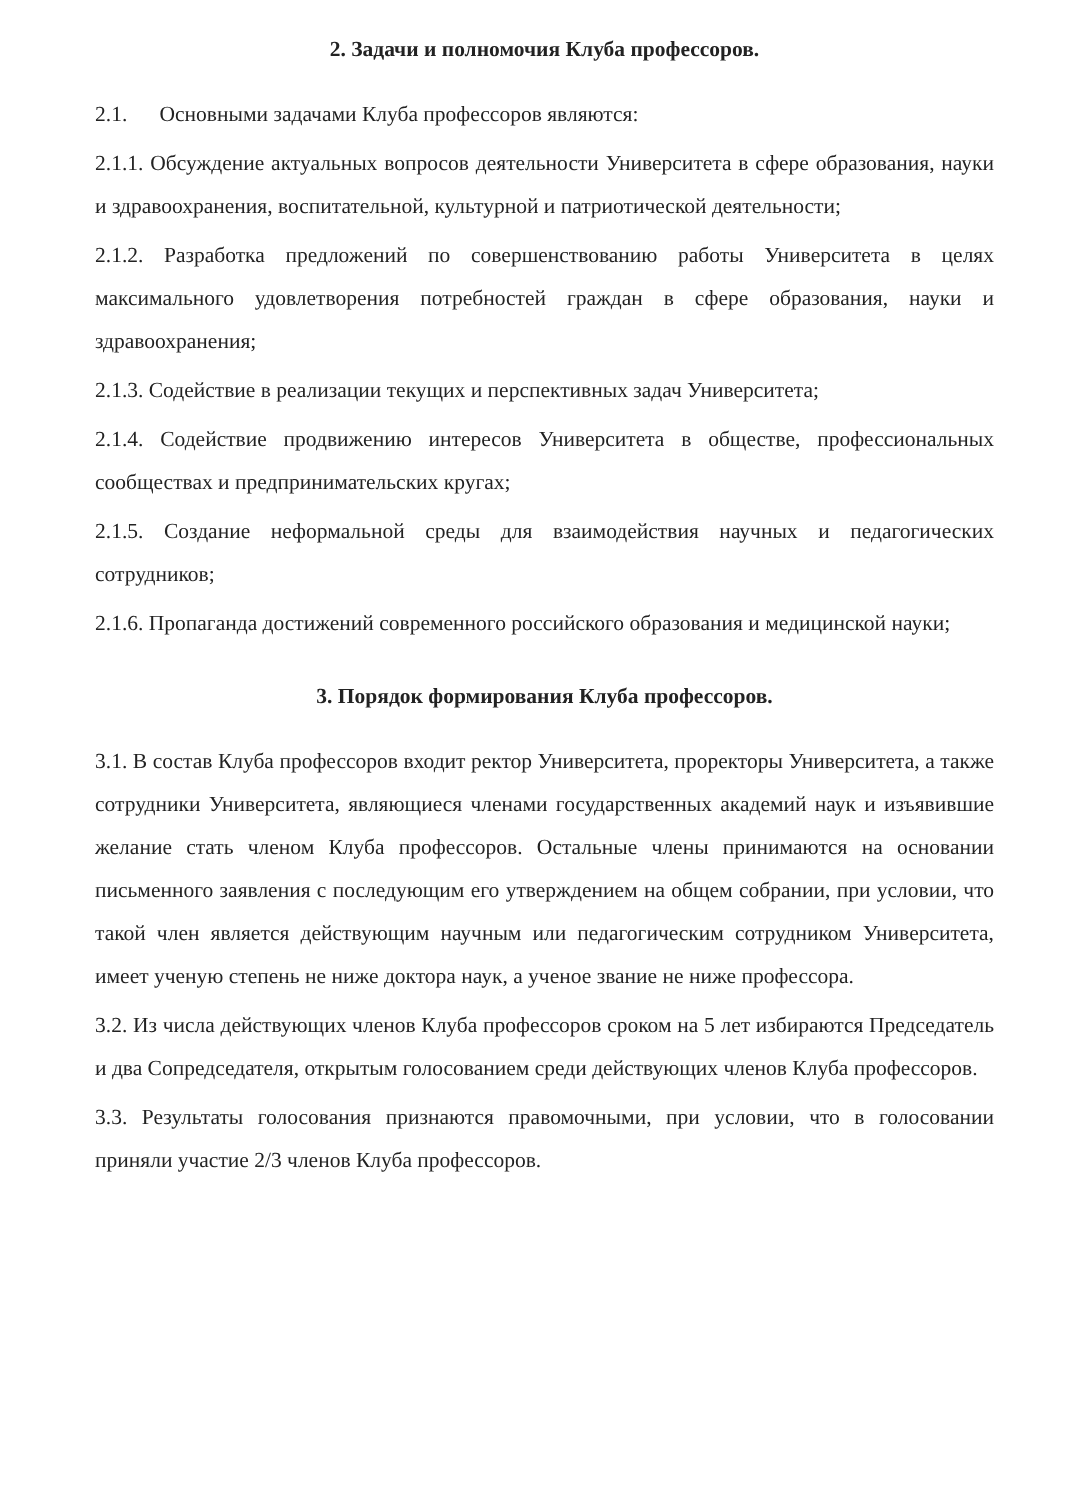2. Задачи и полномочия Клуба профессоров.
2.1. Основными задачами Клуба профессоров являются:
2.1.1. Обсуждение актуальных вопросов деятельности Университета в сфере образования, науки и здравоохранения, воспитательной, культурной и патриотической деятельности;
2.1.2. Разработка предложений по совершенствованию работы Университета в целях максимального удовлетворения потребностей граждан в сфере образования, науки и здравоохранения;
2.1.3. Содействие в реализации текущих и перспективных задач Университета;
2.1.4. Содействие продвижению интересов Университета в обществе, профессиональных сообществах и предпринимательских кругах;
2.1.5. Создание неформальной среды для взаимодействия научных и педагогических сотрудников;
2.1.6. Пропаганда достижений современного российского образования и медицинской науки;
3. Порядок формирования Клуба профессоров.
3.1. В состав Клуба профессоров входит ректор Университета, проректоры Университета, а также сотрудники Университета, являющиеся членами государственных академий наук и изъявившие желание стать членом Клуба профессоров. Остальные члены принимаются на основании письменного заявления с последующим его утверждением на общем собрании, при условии, что такой член является действующим научным или педагогическим сотрудником Университета, имеет ученую степень не ниже доктора наук, а ученое звание не ниже профессора.
3.2. Из числа действующих членов Клуба профессоров сроком на 5 лет избираются Председатель и два Сопредседателя, открытым голосованием среди действующих членов Клуба профессоров.
3.3. Результаты голосования признаются правомочными, при условии, что в голосовании приняли участие 2/3 членов Клуба профессоров.